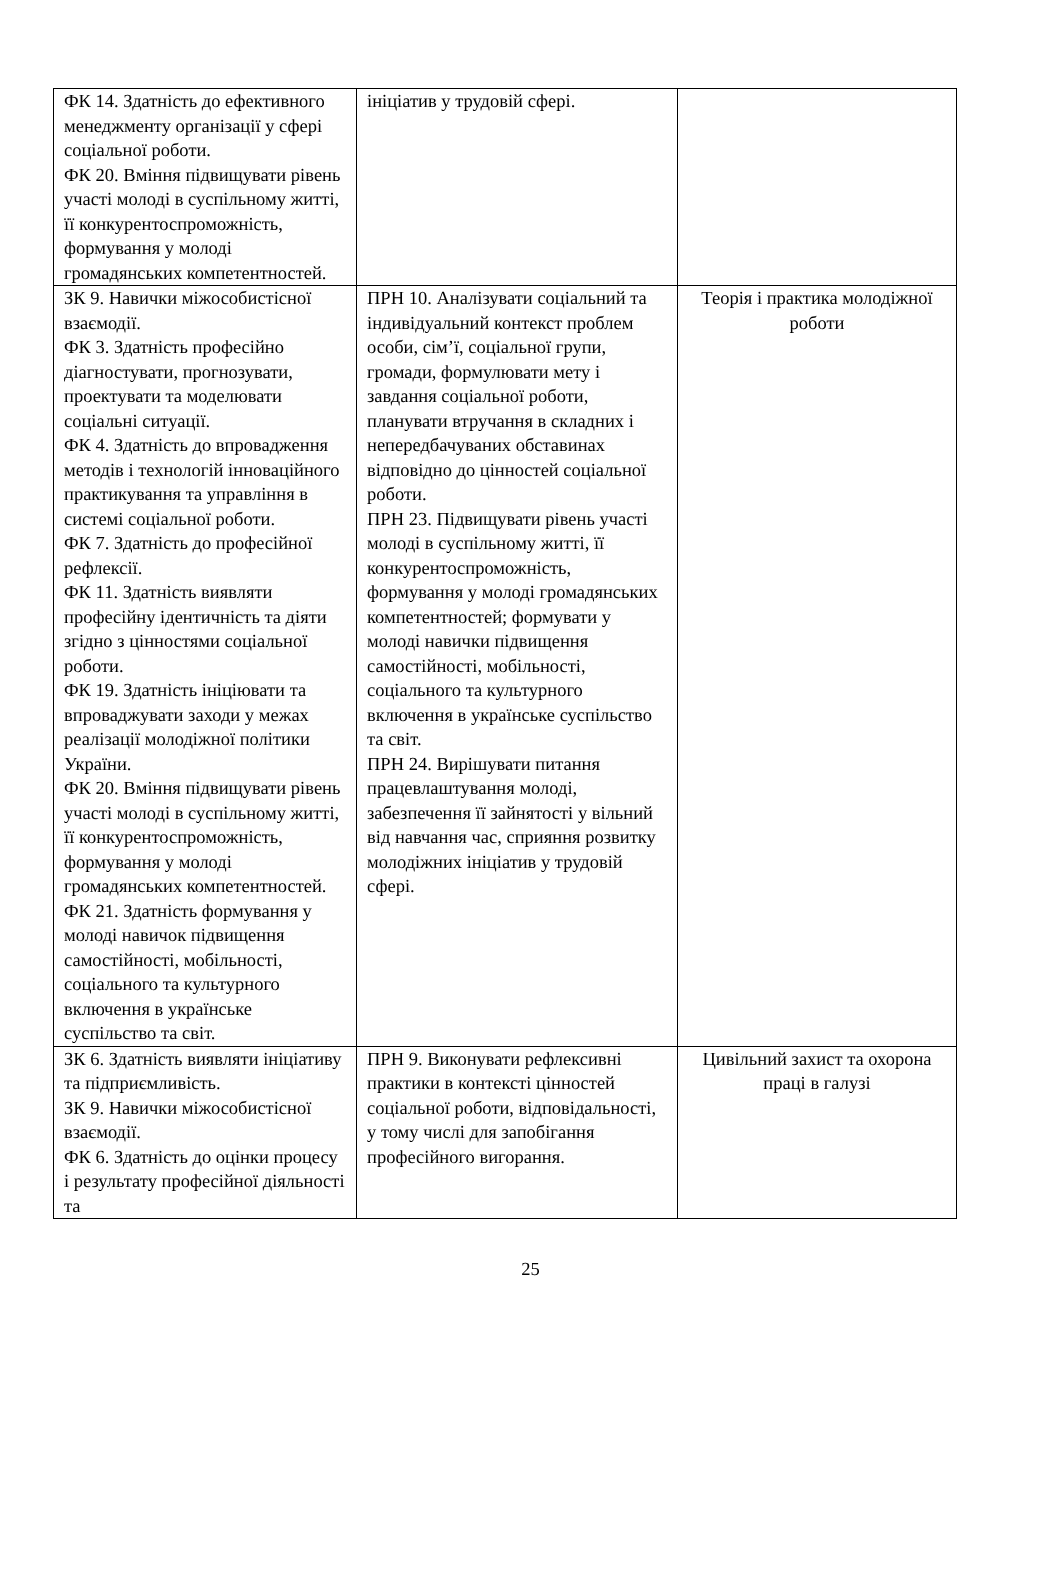| ФК 14. Здатність до ефективного менеджменту організації у сфері соціальної роботи. ФК 20. Вміння підвищувати рівень участі молоді в суспільному житті, її конкурентоспроможність, формування у молоді громадянських компетентностей. | ініціатив у трудовій сфері. | |
| ЗК 9. Навички міжособистісної взаємодії. ФК 3. Здатність професійно діагностувати, прогнозувати, проектувати та моделювати соціальні ситуації. ФК 4. Здатність до впровадження методів і технологій інноваційного практикування та управління в системі соціальної роботи. ФК 7. Здатність до професійної рефлексії. ФК 11. Здатність виявляти професійну ідентичність та діяти згідно з цінностями соціальної роботи. ФК 19. Здатність ініціювати та впроваджувати заходи у межах реалізації молодіжної політики України. ФК 20. Вміння підвищувати рівень участі молоді в суспільному житті, її конкурентоспроможність, формування у молоді громадянських компетентностей. ФК 21. Здатність формування у молоді навичок підвищення самостійності, мобільності, соціального та культурного включення в українське суспільство та світ. | ПРН 10. Аналізувати соціальний та індивідуальний контекст проблем особи, сім’ї, соціальної групи, громади, формулювати мету і завдання соціальної роботи, планувати втручання в складних і непередбачуваних обставинах відповідно до цінностей соціальної роботи. ПРН 23. Підвищувати рівень участі молоді в суспільному житті, її конкурентоспроможність, формування у молоді громадянських компетентностей; формувати у молоді навички підвищення самостійності, мобільності, соціального та культурного включення в українське суспільство та світ. ПРН 24. Вирішувати питання працевлаштування молоді, забезпечення її зайнятості у вільний від навчання час, сприяння розвитку молодіжних ініціатив у трудовій сфері. | Теорія і практика молодіжної роботи |
| ЗК 6. Здатність виявляти ініціативу та підприємливість. ЗК 9. Навички міжособистісної взаємодії. ФК 6. Здатність до оцінки процесу і результату професійної діяльності та | ПРН 9. Виконувати рефлексивні практики в контексті цінностей соціальної роботи, відповідальності, у тому числі для запобігання професійного вигорання. | Цивільний захист та охорона праці в галузі |
25